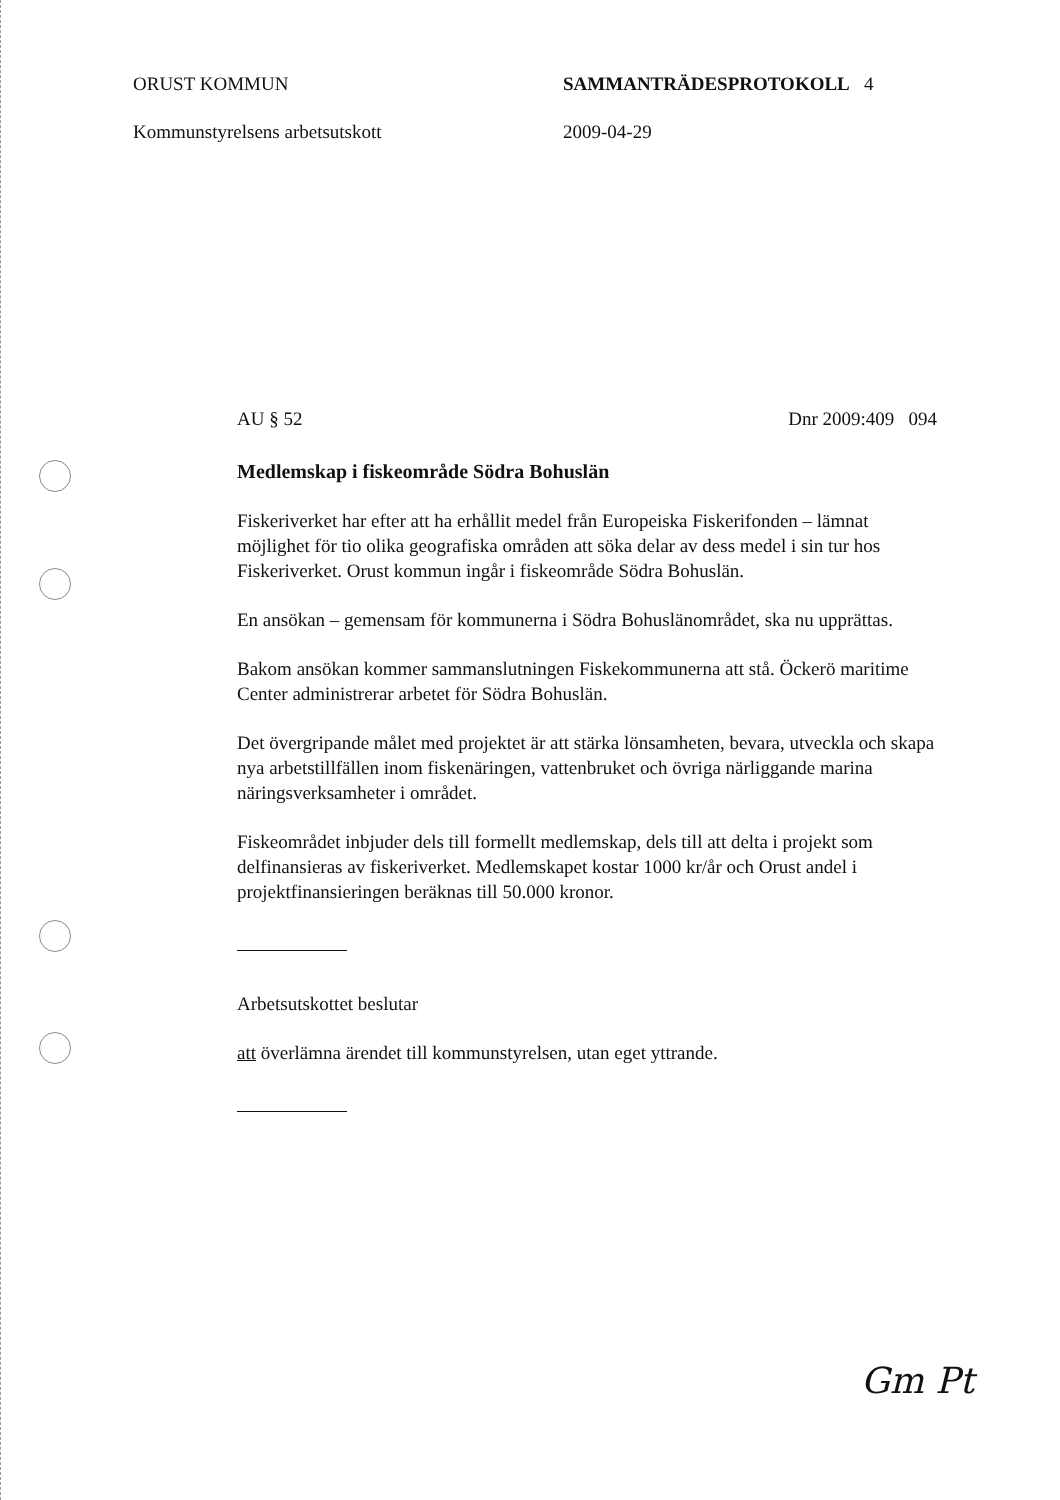ORUST KOMMUN
Kommunstyrelsens arbetsutskott
SAMMANTRÄDESPROTOKOLL 4
2009-04-29
AU § 52 Dnr 2009:409 094
Medlemskap i fiskeområde Södra Bohuslän
Fiskeriverket har efter att ha erhållit medel från Europeiska Fiskerifonden – lämnat möjlighet för tio olika geografiska områden att söka delar av dess medel i sin tur hos Fiskeriverket. Orust kommun ingår i fiskeområde Södra Bohuslän.
En ansökan – gemensam för kommunerna i Södra Bohuslänområdet, ska nu upprättas.
Bakom ansökan kommer sammanslutningen Fiskekommunerna att stå. Öckerö maritime Center administrerar arbetet för Södra Bohuslän.
Det övergripande målet med projektet är att stärka lönsamheten, bevara, utveckla och skapa nya arbetstillfällen inom fiskenäringen, vattenbruket och övriga närliggande marina näringsverksamheter i området.
Fiskeområdet inbjuder dels till formellt medlemskap, dels till att delta i projekt som delfinansieras av fiskeriverket. Medlemskapet kostar 1000 kr/år och Orust andel i projektfinansieringen beräknas till 50.000 kronor.
Arbetsutskottet beslutar
att överlämna ärendet till kommunstyrelsen, utan eget yttrande.
Gm Pt